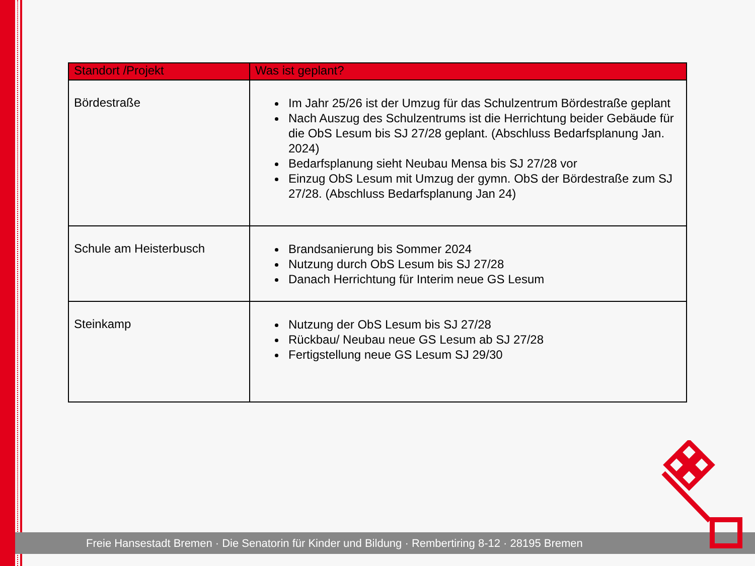| Standort /Projekt | Was ist geplant? |
| --- | --- |
| Bördestraße | Im Jahr 25/26 ist der Umzug für das Schulzentrum Bördestraße geplant Nach Auszug des Schulzentrums ist die Herrichtung beider Gebäude für die ObS Lesum bis SJ 27/28 geplant. (Abschluss Bedarfsplanung Jan. 2024) Bedarfsplanung sieht Neubau Mensa bis SJ 27/28 vor Einzug ObS Lesum mit Umzug der gymn. ObS der Bördestraße zum SJ 27/28. (Abschluss Bedarfsplanung Jan 24) |
| Schule am Heisterbusch | Brandsanierung bis Sommer 2024 Nutzung durch ObS Lesum bis SJ 27/28 Danach Herrichtung für Interim neue GS Lesum |
| Steinkamp | Nutzung der ObS Lesum bis SJ 27/28 Rückbau/ Neubau neue GS Lesum ab SJ 27/28 Fertigstellung neue GS Lesum SJ 29/30 |
Freie Hansestadt Bremen · Die Senatorin für Kinder und Bildung · Rembertiring 8-12 · 28195 Bremen